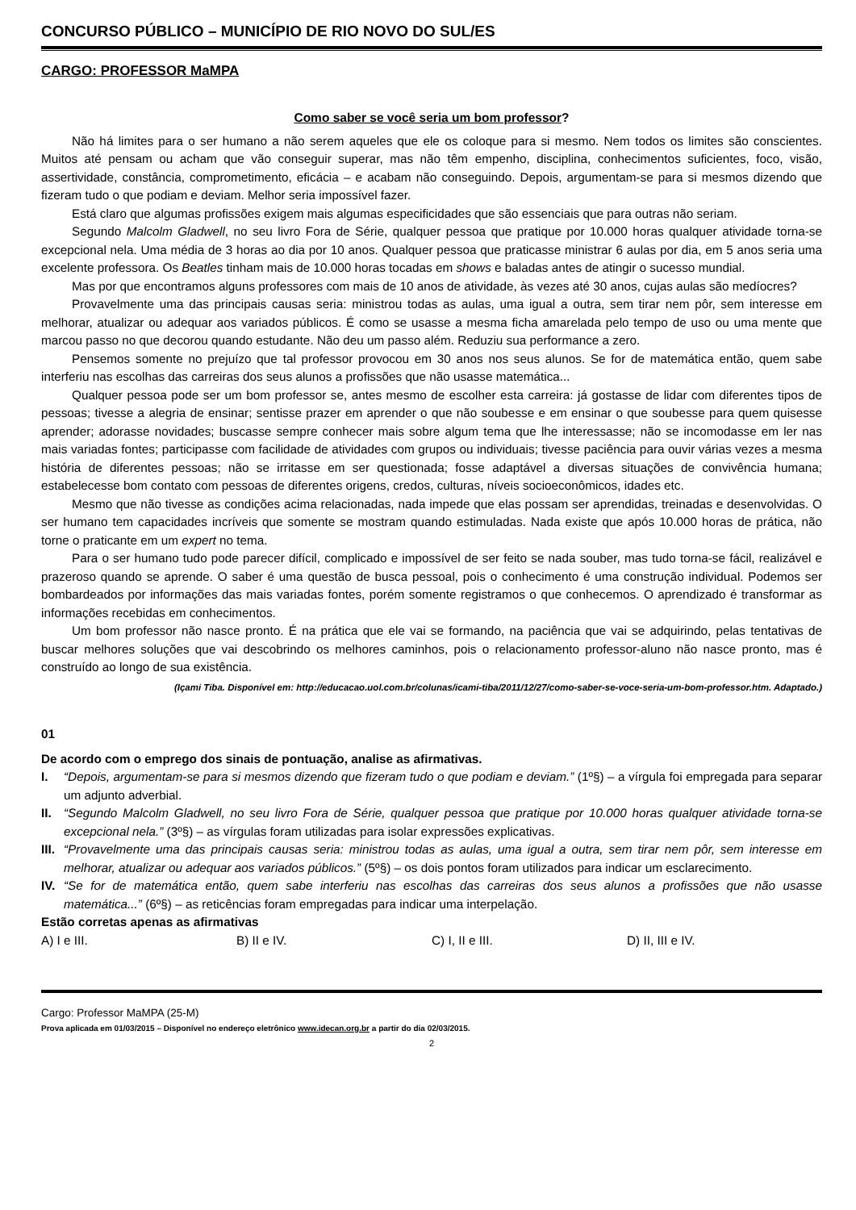CONCURSO PÚBLICO – MUNICÍPIO DE RIO NOVO DO SUL/ES
CARGO: PROFESSOR MaMPA
Como saber se você seria um bom professor?
Não há limites para o ser humano a não serem aqueles que ele os coloque para si mesmo. Nem todos os limites são conscientes. Muitos até pensam ou acham que vão conseguir superar, mas não têm empenho, disciplina, conhecimentos suficientes, foco, visão, assertividade, constância, comprometimento, eficácia – e acabam não conseguindo. Depois, argumentam-se para si mesmos dizendo que fizeram tudo o que podiam e deviam. Melhor seria impossível fazer.
Está claro que algumas profissões exigem mais algumas especificidades que são essenciais que para outras não seriam.
Segundo Malcolm Gladwell, no seu livro Fora de Série, qualquer pessoa que pratique por 10.000 horas qualquer atividade torna-se excepcional nela. Uma média de 3 horas ao dia por 10 anos. Qualquer pessoa que praticasse ministrar 6 aulas por dia, em 5 anos seria uma excelente professora. Os Beatles tinham mais de 10.000 horas tocadas em shows e baladas antes de atingir o sucesso mundial.
Mas por que encontramos alguns professores com mais de 10 anos de atividade, às vezes até 30 anos, cujas aulas são medíocres?
Provavelmente uma das principais causas seria: ministrou todas as aulas, uma igual a outra, sem tirar nem pôr, sem interesse em melhorar, atualizar ou adequar aos variados públicos. É como se usasse a mesma ficha amarelada pelo tempo de uso ou uma mente que marcou passo no que decorou quando estudante. Não deu um passo além. Reduziu sua performance a zero.
Pensemos somente no prejuízo que tal professor provocou em 30 anos nos seus alunos. Se for de matemática então, quem sabe interferiu nas escolhas das carreiras dos seus alunos a profissões que não usasse matemática...
Qualquer pessoa pode ser um bom professor se, antes mesmo de escolher esta carreira: já gostasse de lidar com diferentes tipos de pessoas; tivesse a alegria de ensinar; sentisse prazer em aprender o que não soubesse e em ensinar o que soubesse para quem quisesse aprender; adorasse novidades; buscasse sempre conhecer mais sobre algum tema que lhe interessasse; não se incomodasse em ler nas mais variadas fontes; participasse com facilidade de atividades com grupos ou individuais; tivesse paciência para ouvir várias vezes a mesma história de diferentes pessoas; não se irritasse em ser questionada; fosse adaptável a diversas situações de convivência humana; estabelecesse bom contato com pessoas de diferentes origens, credos, culturas, níveis socioeconômicos, idades etc.
Mesmo que não tivesse as condições acima relacionadas, nada impede que elas possam ser aprendidas, treinadas e desenvolvidas. O ser humano tem capacidades incríveis que somente se mostram quando estimuladas. Nada existe que após 10.000 horas de prática, não torne o praticante em um expert no tema.
Para o ser humano tudo pode parecer difícil, complicado e impossível de ser feito se nada souber, mas tudo torna-se fácil, realizável e prazeroso quando se aprende. O saber é uma questão de busca pessoal, pois o conhecimento é uma construção individual. Podemos ser bombardeados por informações das mais variadas fontes, porém somente registramos o que conhecemos. O aprendizado é transformar as informações recebidas em conhecimentos.
Um bom professor não nasce pronto. É na prática que ele vai se formando, na paciência que vai se adquirindo, pelas tentativas de buscar melhores soluções que vai descobrindo os melhores caminhos, pois o relacionamento professor-aluno não nasce pronto, mas é construído ao longo de sua existência.
(Içami Tiba. Disponível em: http://educacao.uol.com.br/colunas/icami-tiba/2011/12/27/como-saber-se-voce-seria-um-bom-professor.htm. Adaptado.)
01
De acordo com o emprego dos sinais de pontuação, analise as afirmativas.
I. “Depois, argumentam-se para si mesmos dizendo que fizeram tudo o que podiam e deviam.” (1º§) – a vírgula foi empregada para separar um adjunto adverbial.
II. “Segundo Malcolm Gladwell, no seu livro Fora de Série, qualquer pessoa que pratique por 10.000 horas qualquer atividade torna-se excepcional nela.” (3º§) – as vírgulas foram utilizadas para isolar expressões explicativas.
III. “Provavelmente uma das principais causas seria: ministrou todas as aulas, uma igual a outra, sem tirar nem pôr, sem interesse em melhorar, atualizar ou adequar aos variados públicos.” (5º§) – os dois pontos foram utilizados para indicar um esclarecimento.
IV. “Se for de matemática então, quem sabe interferiu nas escolhas das carreiras dos seus alunos a profissões que não usasse matemática...” (6º§) – as reticências foram empregadas para indicar uma interpelação.
Estão corretas apenas as afirmativas
A) I e III. B) II e IV. C) I, II e III. D) II, III e IV.
Cargo: Professor MaMPA (25-M)
Prova aplicada em 01/03/2015 – Disponível no endereço eletrônico www.idecan.org.br a partir do dia 02/03/2015.
2